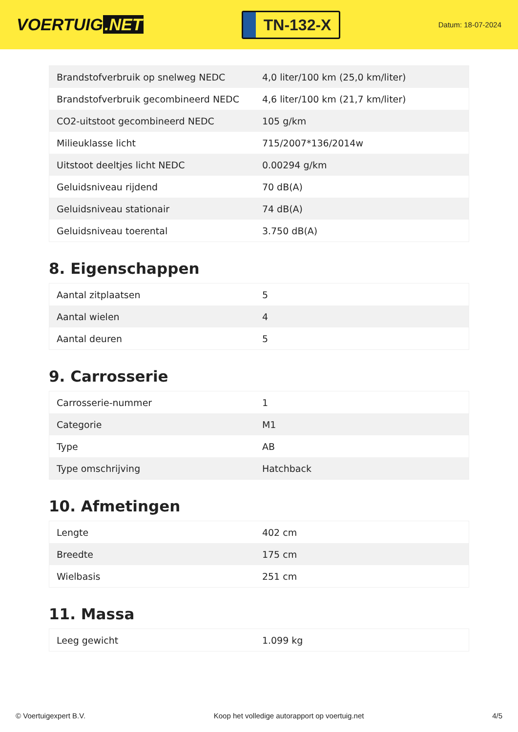VOERTUIG.NET
TN-132-X
Datum: 18-07-2024
| Brandstofverbruik op snelweg NEDC | 4,0 liter/100 km (25,0 km/liter) |
| Brandstofverbruik gecombineerd NEDC | 4,6 liter/100 km (21,7 km/liter) |
| CO2-uitstoot gecombineerd NEDC | 105 g/km |
| Milieuklasse licht | 715/2007*136/2014w |
| Uitstoot deeltjes licht NEDC | 0.00294 g/km |
| Geluidsniveau rijdend | 70 dB(A) |
| Geluidsniveau stationair | 74 dB(A) |
| Geluidsniveau toerental | 3.750 dB(A) |
8. Eigenschappen
| Aantal zitplaatsen | 5 |
| Aantal wielen | 4 |
| Aantal deuren | 5 |
9. Carrosserie
| Carrosserie-nummer | 1 |
| Categorie | M1 |
| Type | AB |
| Type omschrijving | Hatchback |
10. Afmetingen
| Lengte | 402 cm |
| Breedte | 175 cm |
| Wielbasis | 251 cm |
11. Massa
| Leeg gewicht | 1.099 kg |
© Voertuigexpert B.V. Koop het volledige autorapport op voertuig.net 4/5